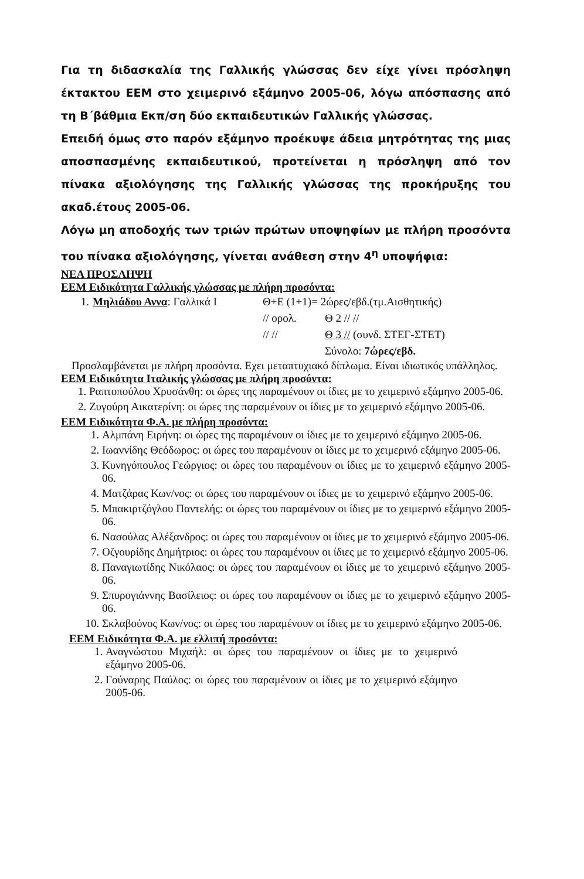Για τη διδασκαλία της Γαλλικής γλώσσας δεν είχε γίνει πρόσληψη έκτακτου ΕΕΜ στο χειμερινό εξάμηνο 2005-06, λόγω απόσπασης από τη Β΄βάθμια Εκπ/ση δύο εκπαιδευτικών Γαλλικής γλώσσας.
Επειδή όμως στο παρόν εξάμηνο προέκυψε άδεια μητρότητας της μιας αποσπασμένης εκπαιδευτικού, προτείνεται η πρόσληψη από τον πίνακα αξιολόγησης της Γαλλικής γλώσσας της προκήρυξης του ακαδ.έτους 2005-06.
Λόγω μη αποδοχής των τριών πρώτων υποψηφίων με πλήρη προσόντα του πίνακα αξιολόγησης, γίνεται ανάθεση στην 4<sup>η</sup> υποψήφια:
ΝΕΑ ΠΡΟΣΛΗΨΗ
ΕΕΜ Ειδικότητα Γαλλικής γλώσσας με πλήρη προσόντα:
1. Μηλιάδου Αννα: Γαλλικά Ι Θ+Ε (1+1)= 2ώρες/εβδ.(τμ.Αισθητικής)
// ορολ. Θ 2 // //
// // Θ 3 // (συνδ. ΣΤΕΓ-ΣΤΕΤ)
Σύνολο: 7ώρες/εβδ.
Προσλαμβάνεται με πλήρη προσόντα. Εχει μεταπτυχιακό δίπλωμα. Είναι ιδιωτικός υπάλληλος.
ΕΕΜ Ειδικότητα Ιταλικής γλώσσας με πλήρη προσόντα:
1. Ραπτοπούλου Χρυσάνθη: οι ώρες της παραμένουν οι ίδιες με το χειμερινό εξάμηνο 2005-06.
2. Ζυγούρη Αικατερίνη: οι ώρες της παραμένουν οι ίδιες με το χειμερινό εξάμηνο 2005-06.
ΕΕΜ Ειδικότητα Φ.Α. με πλήρη προσόντα:
1. Αλμπάνη Ειρήνη: οι ώρες της παραμένουν οι ίδιες με το χειμερινό εξάμηνο 2005-06.
2. Ιωαννίδης Θεόδωρος: οι ώρες του παραμένουν οι ίδιες με το χειμερινό εξάμηνο 2005-06.
3. Κυνηγόπουλος Γεώργιος: οι ώρες του παραμένουν οι ίδιες με το χειμερινό εξάμηνο 2005-06.
4. Ματζάρας Κων/νος: οι ώρες του παραμένουν οι ίδιες με το χειμερινό εξάμηνο 2005-06.
5. Μπακιρτζόγλου Παντελής: οι ώρες του παραμένουν οι ίδιες με το χειμερινό εξάμηνο 2005-06.
6. Νασούλας Αλέξανδρος: οι ώρες του παραμένουν οι ίδιες με το χειμερινό εξάμηνο 2005-06.
7. Οζγουρίδης Δημήτριος: οι ώρες του παραμένουν οι ίδιες με το χειμερινό εξάμηνο 2005-06.
8. Παναγιωτίδης Νικόλαος: οι ώρες του παραμένουν οι ίδιες με το χειμερινό εξάμηνο 2005-06.
9. Σπυρογιάννης Βασίλειος: οι ώρες του παραμένουν οι ίδιες με το χειμερινό εξάμηνο 2005-06.
10. Σκλαβούνος Κων/νος: οι ώρες του παραμένουν οι ίδιες με το χειμερινό εξάμηνο 2005-06.
ΕΕΜ Ειδικότητα Φ.Α. με ελλιπή προσόντα:
1. Αναγνώστου Μιχαήλ: οι ώρες του παραμένουν οι ίδιες με το χειμερινό εξάμηνο 2005-06.
2. Γούναρης Παύλος: οι ώρες του παραμένουν οι ίδιες με το χειμερινό εξάμηνο 2005-06.